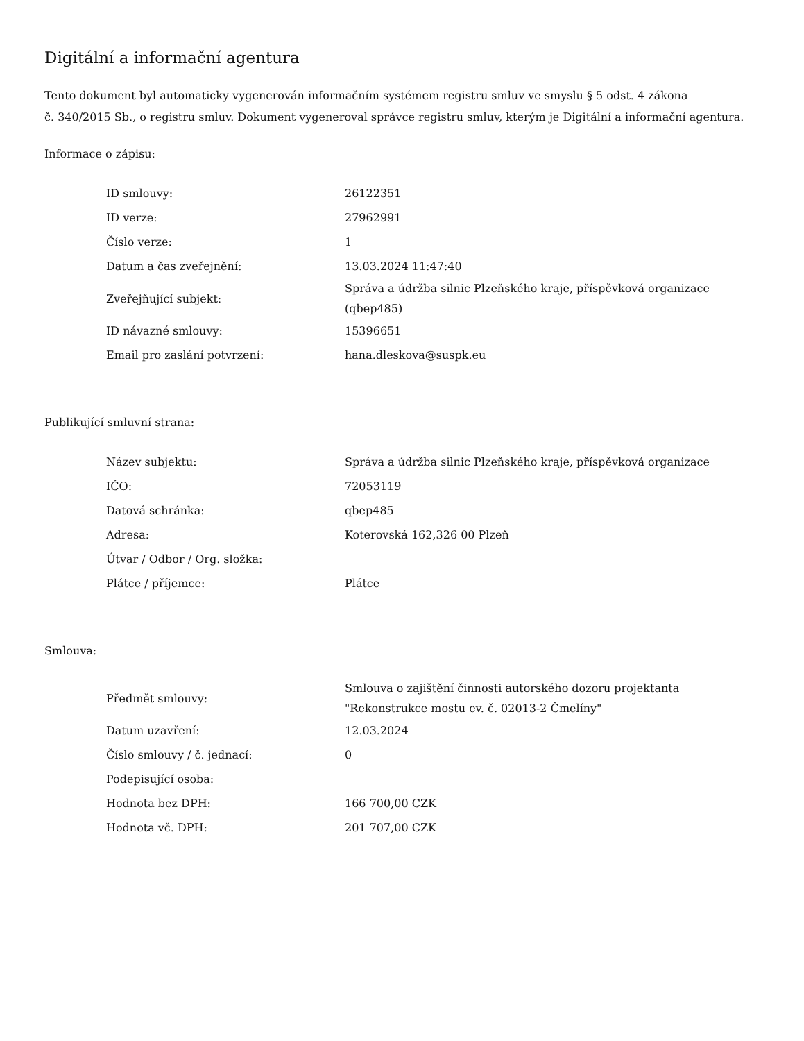Digitální a informační agentura
Tento dokument byl automaticky vygenerován informačním systémem registru smluv ve smyslu § 5 odst. 4 zákona
č. 340/2015 Sb., o registru smluv. Dokument vygeneroval správce registru smluv, kterým je Digitální a informační agentura.
Informace o zápisu:
| ID smlouvy: | 26122351 |
| ID verze: | 27962991 |
| Číslo verze: | 1 |
| Datum a čas zveřejnění: | 13.03.2024 11:47:40 |
| Zveřejňující subjekt: | Správa a údržba silnic Plzeňského kraje, příspěvková organizace (qbep485) |
| ID návazné smlouvy: | 15396651 |
| Email pro zaslání potvrzení: | hana.dleskova@suspk.eu |
Publikující smluvní strana:
| Název subjektu: | Správa a údržba silnic Plzeňského kraje, příspěvková organizace |
| IČO: | 72053119 |
| Datová schránka: | qbep485 |
| Adresa: | Koterovská 162,326 00 Plzeň |
| Útvar / Odbor / Org. složka: | |
| Plátce / příjemce: | Plátce |
Smlouva:
| Předmět smlouvy: | Smlouva o zajištění činnosti autorského dozoru projektanta "Rekonstrukce mostu ev. č. 02013-2 Čmelíny" |
| Datum uzavření: | 12.03.2024 |
| Číslo smlouvy / č. jednací: | 0 |
| Podepisující osoba: | |
| Hodnota bez DPH: | 166 700,00 CZK |
| Hodnota vč. DPH: | 201 707,00 CZK |